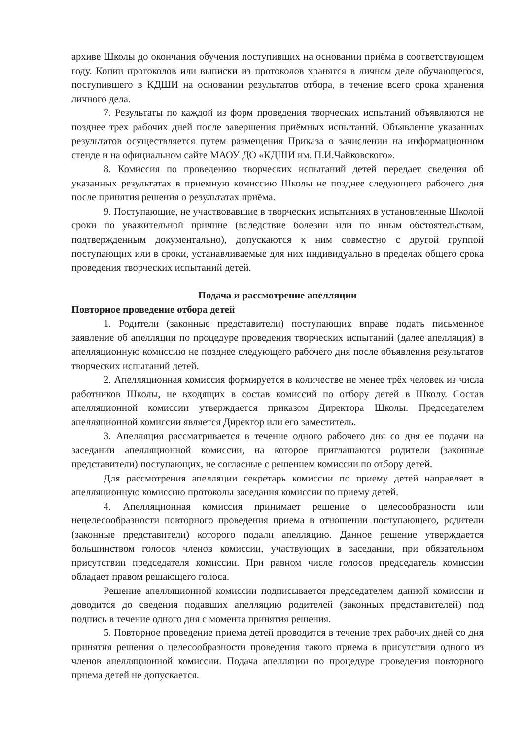архиве Школы до окончания обучения поступивших на основании приёма в соответствующем году. Копии протоколов или выписки из протоколов хранятся в личном деле обучающегося, поступившего в КДШИ на основании результатов отбора, в течение всего срока хранения личного дела.
7. Результаты по каждой из форм проведения творческих испытаний объявляются не позднее трех рабочих дней после завершения приёмных испытаний. Объявление указанных результатов осуществляется путем размещения Приказа о зачислении на информационном стенде и на официальном сайте МАОУ ДО «КДШИ им. П.И.Чайковского».
8. Комиссия по проведению творческих испытаний детей передает сведения об указанных результатах в приемную комиссию Школы не позднее следующего рабочего дня после принятия решения о результатах приёма.
9. Поступающие, не участвовавшие в творческих испытаниях в установленные Школой сроки по уважительной причине (вследствие болезни или по иным обстоятельствам, подтвержденным документально), допускаются к ним совместно с другой группой поступающих или в сроки, устанавливаемые для них индивидуально в пределах общего срока проведения творческих испытаний детей.
Подача и рассмотрение апелляции
Повторное проведение отбора детей
1. Родители (законные представители) поступающих вправе подать письменное заявление об апелляции по процедуре проведения творческих испытаний (далее апелляция) в апелляционную комиссию не позднее следующего рабочего дня после объявления результатов творческих испытаний детей.
2. Апелляционная комиссия формируется в количестве не менее трёх человек из числа работников Школы, не входящих в состав комиссий по отбору детей в Школу. Состав апелляционной комиссии утверждается приказом Директора Школы. Председателем апелляционной комиссии является Директор или его заместитель.
3. Апелляция рассматривается в течение одного рабочего дня со дня ее подачи на заседании апелляционной комиссии, на которое приглашаются родители (законные представители) поступающих, не согласные с решением комиссии по отбору детей.
Для рассмотрения апелляции секретарь комиссии по приему детей направляет в апелляционную комиссию протоколы заседания комиссии по приему детей.
4. Апелляционная комиссия принимает решение о целесообразности или нецелесообразности повторного проведения приема в отношении поступающего, родители (законные представители) которого подали апелляцию. Данное решение утверждается большинством голосов членов комиссии, участвующих в заседании, при обязательном присутствии председателя комиссии. При равном числе голосов председатель комиссии обладает правом решающего голоса.
Решение апелляционной комиссии подписывается председателем данной комиссии и доводится до сведения подавших апелляцию родителей (законных представителей) под подпись в течение одного дня с момента принятия решения.
5. Повторное проведение приема детей проводится в течение трех рабочих дней со дня принятия решения о целесообразности проведения такого приема в присутствии одного из членов апелляционной комиссии. Подача апелляции по процедуре проведения повторного приема детей не допускается.